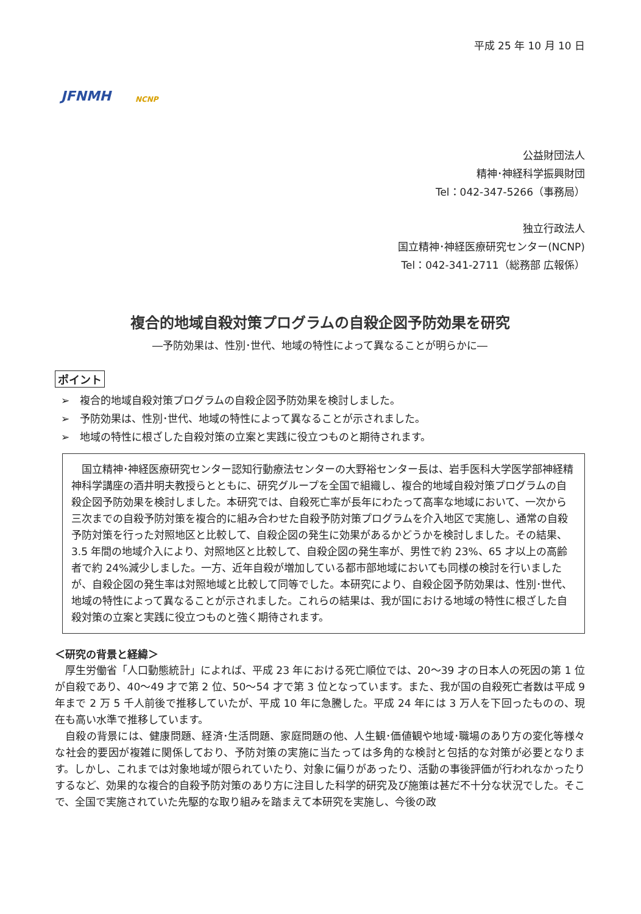JFNMH NCNP
平成 25 年 10 月 10 日
公益財団法人
精神･神経科学振興財団
Tel：042-347-5266（事務局）
独立行政法人
国立精神･神経医療研究センター(NCNP)
Tel：042-341-2711（総務部 広報係）
複合的地域自殺対策プログラムの自殺企図予防効果を研究
―予防効果は、性別･世代、地域の特性によって異なることが明らかに―
ポイント
➢　複合的地域自殺対策プログラムの自殺企図予防効果を検討しました。
➢　予防効果は、性別･世代、地域の特性によって異なることが示されました。
➢　地域の特性に根ざした自殺対策の立案と実践に役立つものと期待されます。
国立精神･神経医療研究センター認知行動療法センターの大野裕センター長は、岩手医科大学医学部神経精神科学講座の酒井明夫教授らとともに、研究グループを全国で組織し、複合的地域自殺対策プログラムの自殺企図予防効果を検討しました。本研究では、自殺死亡率が長年にわたって高率な地域において、一次から三次までの自殺予防対策を複合的に組み合わせた自殺予防対策プログラムを介入地区で実施し、通常の自殺予防対策を行った対照地区と比較して、自殺企図の発生に効果があるかどうかを検討しました。その結果、3.5 年間の地域介入により、対照地区と比較して、自殺企図の発生率が、男性で約 23%、65 才以上の高齢者で約 24%減少しました。一方、近年自殺が増加している都市部地域においても同様の検討を行いましたが、自殺企図の発生率は対照地域と比較して同等でした。本研究により、自殺企図予防効果は、性別･世代、地域の特性によって異なることが示されました。これらの結果は、我が国における地域の特性に根ざした自殺対策の立案と実践に役立つものと強く期待されます。
＜研究の背景と経緯＞
厚生労働省「人口動態統計」によれば、平成 23 年における死亡順位では、20～39 才の日本人の死因の第 1 位が自殺であり、40～49 才で第 2 位、50～54 才で第 3 位となっています。また、我が国の自殺死亡者数は平成 9 年まで 2 万 5 千人前後で推移していたが、平成 10 年に急騰した。平成 24 年には 3 万人を下回ったものの、現在も高い水準で推移しています。
自殺の背景には、健康問題、経済･生活問題、家庭問題の他、人生観･価値観や地域･職場のあり方の変化等様々な社会的要因が複雑に関係しており、予防対策の実施に当たっては多角的な検討と包括的な対策が必要となります。しかし、これまでは対象地域が限られていたり、対象に偏りがあったり、活動の事後評価が行われなかったりするなど、効果的な複合的自殺予防対策のあり方に注目した科学的研究及び施策は甚だ不十分な状況でした。そこで、全国で実施されていた先駆的な取り組みを踏まえて本研究を実施し、今後の政